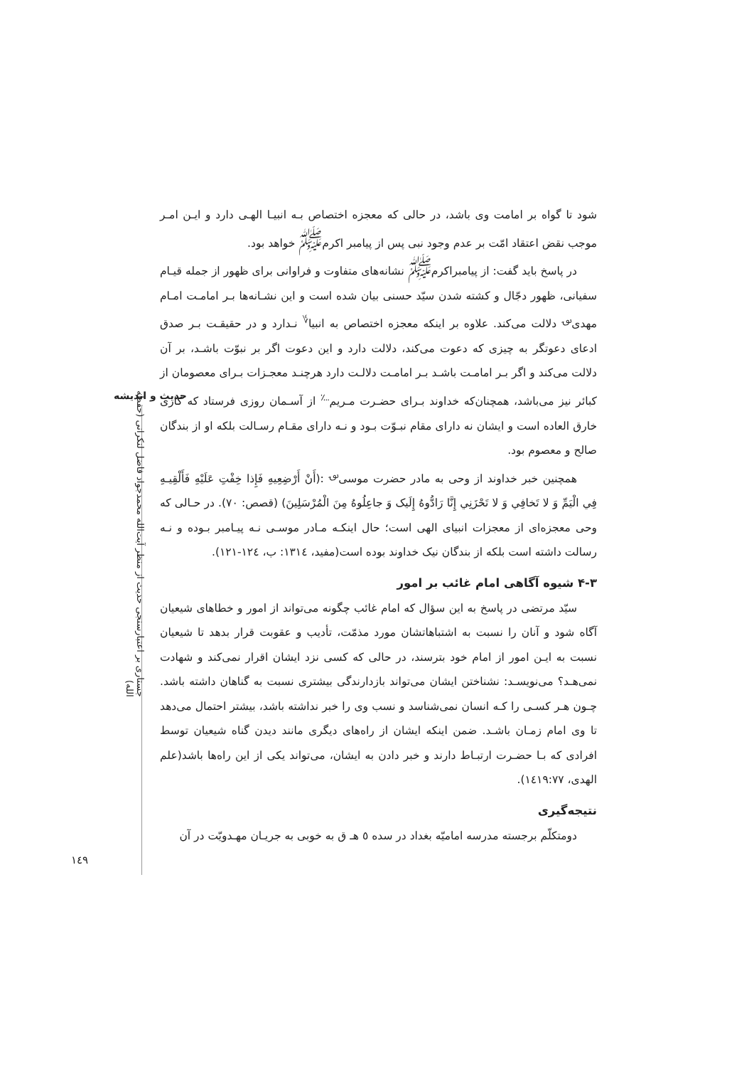شود تا گواه بر امامت وی باشد، در حالی که معجزه اختصاص بـه انبیـا الهـی دارد و ایـن امـر موجب نقض اعتقاد امّت بر عدم وجود نبی پس از پیامبر اکرم<sup>ﷺ</sup> خواهد بود.
در پاسخ باید گفت: از پیامبراکرم<sup>ﷺ</sup> نشانه‌های متفاوت و فراوانی برای ظهور از جمله قیـام سفیانی، ظهور دجّال و کشته شدن سیّد حسنی بیان شده است و این نشـانه‌ها بـر امامـت امـام مهدی<sup>؈</sup> دلالت می‌کند. علاوه بر اینکه معجزه اختصاص به انبیا<sup>؇</sup> نـدارد و در حقیقـت بـر صدق ادعای دعوتگر به چیزی که دعوت می‌کند، دلالت دارد و این دعوت اگر بر نبوّت باشـد، بر آن دلالت می‌کند و اگر بـر امامـت باشـد بـر امامـت دلالـت دارد هرچنـد معجـزات بـرای معصومان از کبائر نیز می‌باشد، همچنان‌که خداوند بـرای حضـرت مـریم<sup>؊</sup> از آسـمان روزی فرستاد که کاری خارق العاده است و ایشان نه دارای مقام نبـوّت بـود و نـه دارای مقـام رسـالت بلکه او از بندگان صالح و معصوم بود.
همچنین خبر خداوند از وحی به مادر حضرت موسی<sup>؈</sup> :(أَنْ أَرْضِعِيهِ فَإِذا خِفْتِ عَلَيْهِ فَأَلْقِيـهِ فِي الْيَمِّ وَ لا تَخافِي وَ لا تَحْزَنِي إِنَّا رَادُّوهُ إِلَيک وَ جاعِلُوهُ مِنَ الْمُرْسَلِينَ) (قصص: ٧٠). در حـالی که وحی معجزه‌ای از معجزات انبیای الهی است؛ حال اینکـه مـادر موسـی نـه پیـامبر بـوده و نـه رسالت داشته است بلکه از بندگان نیک خداوند بوده است(مفید، ١٣١٤: ب، ١٢٤-١٢١).
۴-۳ شیوه آگاهی امام غائب بر امور
سیّد مرتضی در پاسخ به این سؤال که امام غائب چگونه می‌تواند از امور و خطاهای شیعیان آگاه شود و آنان را نسبت به اشتباهاتشان مورد مذمّت، تأدیب و عقوبت قرار بدهد تا شیعیان نسبت به ایـن امور از امام خود بترسند، در حالی که کسی نزد ایشان اقرار نمی‌کند و شهادت نمی‌هـد؟ می‌نویسـد: نشناختن ایشان می‌تواند بازدارندگی بیشتری نسبت به گناهان داشته باشد. چـون هـر کسـی را کـه انسان نمی‌شناسد و نسب وی را خبر نداشته باشد، بیشتر احتمال می‌دهد تا وی امام زمـان باشـد. ضمن اینکه ایشان از راه‌های دیگری مانند دیدن گناه شیعیان توسط افرادی که بـا حضـرت ارتبـاط دارند و خبر دادن به ایشان، می‌تواند یکی از این راه‌ها باشد(علم الهدی، ١٤١٩:٧٧).
نتیجه‌گیری
دومتکلّم برجسته مدرسه امامیّه بغداد در سده ٥ هـ ق به خوبی به جریـان مهـدویّت در آن
حدیث و اندیشه
جستاری بر اعتبارسنجی حدیث از منظر آیت‌الله محمدجواد فاضل لنکرانی (حفظه الله)
١٤٩